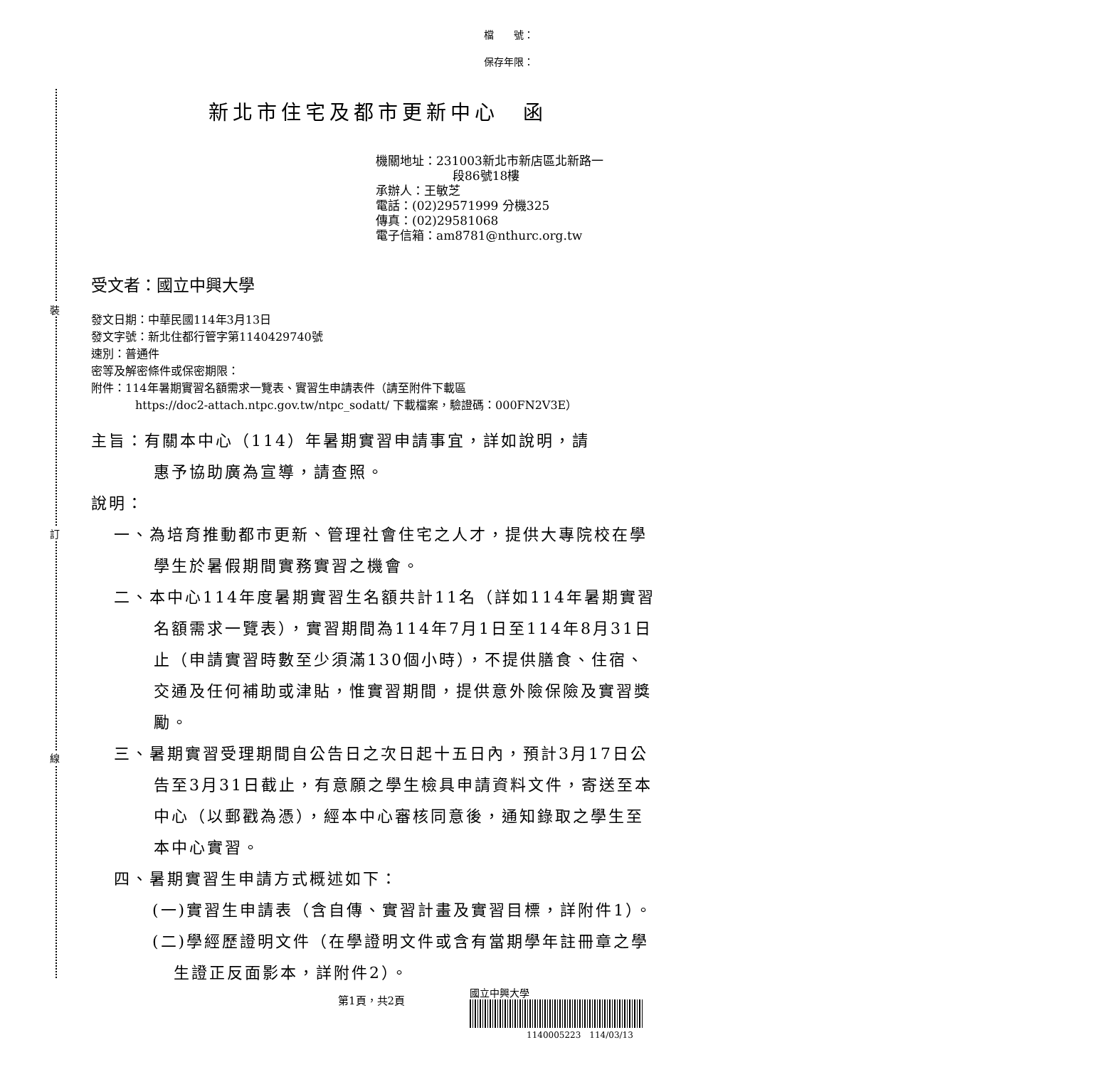裝
訂
線
檔　　號：
保存年限：
新北市住宅及都市更新中心　函
機關地址：231003新北市新店區北新路一
段86號18樓
承辦人：王敏芝
電話：(02)29571999 分機325
傳真：(02)29581068
電子信箱：am8781@nthurc.org.tw
受文者：國立中興大學
發文日期：中華民國114年3月13日
發文字號：新北住都行管字第1140429740號
速別：普通件
密等及解密條件或保密期限：
附件：114年暑期實習名額需求一覽表、實習生申請表件（請至附件下載區
https://doc2-attach.ntpc.gov.tw/ntpc_sodatt/ 下載檔案，驗證碼：000FN2V3E）
主旨：有關本中心（114）年暑期實習申請事宜，詳如說明，請
惠予協助廣為宣導，請查照。
說明：
一、為培育推動都市更新、管理社會住宅之人才，提供大專院校在學學生於暑假期間實務實習之機會。
二、本中心114年度暑期實習生名額共計11名（詳如114年暑期實習名額需求一覽表），實習期間為114年7月1日至114年8月31日止（申請實習時數至少須滿130個小時），不提供膳食、住宿、交通及任何補助或津貼，惟實習期間，提供意外險保險及實習獎勵。
三、暑期實習受理期間自公告日之次日起十五日內，預計3月17日公告至3月31日截止，有意願之學生檢具申請資料文件，寄送至本中心（以郵戳為憑），經本中心審核同意後，通知錄取之學生至本中心實習。
四、暑期實習生申請方式概述如下：
(一)實習生申請表（含自傳、實習計畫及實習目標，詳附件1）。
(二)學經歷證明文件（在學證明文件或含有當期學年註冊章之學生證正反面影本，詳附件2）。
第1頁，共2頁
國立中興大學
1140005223　114/03/13